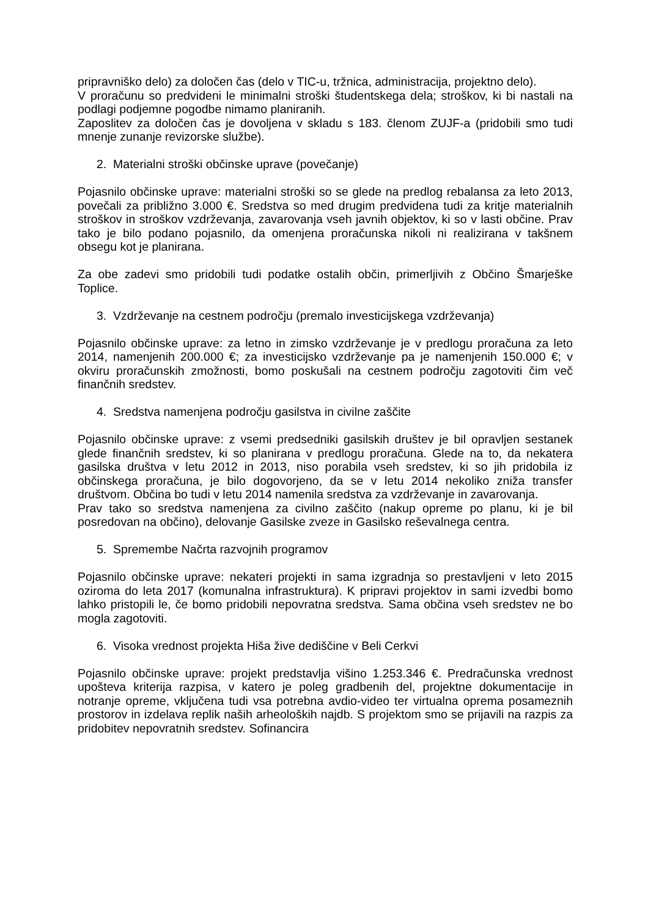pripravniško delo) za določen čas (delo v TIC-u, tržnica, administracija, projektno delo).
V proračunu so predvideni le minimalni stroški študentskega dela; stroškov, ki bi nastali na podlagi podjemne pogodbe nimamo planiranih.
Zaposlitev za določen čas je dovoljena v skladu s 183. členom ZUJF-a (pridobili smo tudi mnenje zunanje revizorske službe).
2. Materialni stroški občinske uprave (povečanje)
Pojasnilo občinske uprave: materialni stroški so se glede na predlog rebalansa za leto 2013, povečali za približno 3.000 €. Sredstva so med drugim predvidena tudi za kritje materialnih stroškov in stroškov vzdrževanja, zavarovanja vseh javnih objektov, ki so v lasti občine. Prav tako je bilo podano pojasnilo, da omenjena proračunska nikoli ni realizirana v takšnem obsegu kot je planirana.
Za obe zadevi smo pridobili tudi podatke ostalih občin, primerljivih z Občino Šmarješke Toplice.
3. Vzdrževanje na cestnem področju (premalo investicijskega vzdrževanja)
Pojasnilo občinske uprave: za letno in zimsko vzdrževanje je v predlogu proračuna za leto 2014, namenjenih 200.000 €; za investicijsko vzdrževanje pa je namenjenih 150.000 €; v okviru proračunskih zmožnosti, bomo poskušali na cestnem področju zagotoviti čim več finančnih sredstev.
4. Sredstva namenjena področju gasilstva in civilne zaščite
Pojasnilo občinske uprave: z vsemi predsedniki gasilskih društev je bil opravljen sestanek glede finančnih sredstev, ki so planirana v predlogu proračuna. Glede na to, da nekatera gasilska društva v letu 2012 in 2013, niso porabila vseh sredstev, ki so jih pridobila iz občinskega proračuna, je bilo dogovorjeno, da se v letu 2014 nekoliko zniža transfer društvom. Občina bo tudi v letu 2014 namenila sredstva za vzdrževanje in zavarovanja.
Prav tako so sredstva namenjena za civilno zaščito (nakup opreme po planu, ki je bil posredovan na občino), delovanje Gasilske zveze in Gasilsko reševalnega centra.
5. Spremembe Načrta razvojnih programov
Pojasnilo občinske uprave: nekateri projekti in sama izgradnja so prestavljeni v leto 2015 oziroma do leta 2017 (komunalna infrastruktura). K pripravi projektov in sami izvedbi bomo lahko pristopili le, če bomo pridobili nepovratna sredstva. Sama občina vseh sredstev ne bo mogla zagotoviti.
6. Visoka vrednost projekta Hiša žive dediščine v Beli Cerkvi
Pojasnilo občinske uprave: projekt predstavlja višino 1.253.346 €. Predračunska vrednost upošteva kriterija razpisa, v katero je poleg gradbenih del, projektne dokumentacije in notranje opreme, vključena tudi vsa potrebna avdio-video ter virtualna oprema posameznih prostorov in izdelava replik naših arheoloških najdb. S projektom smo se prijavili na razpis za pridobitev nepovratnih sredstev. Sofinancira